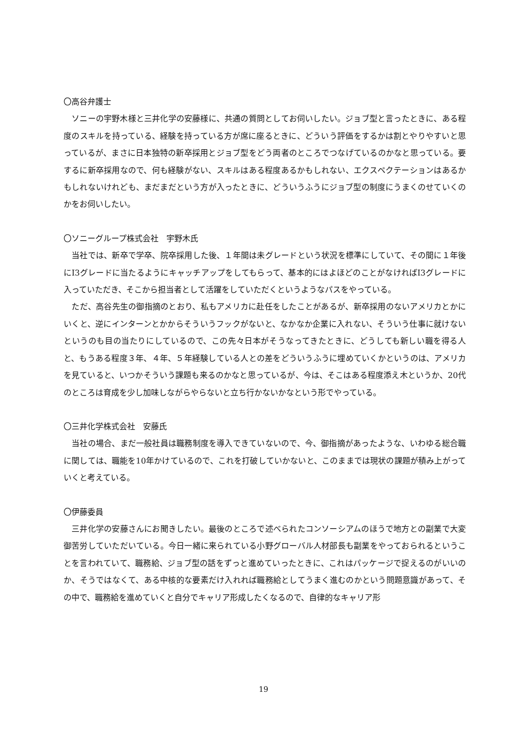〇高谷弁護士
　ソニーの宇野木様と三井化学の安藤様に、共通の質問としてお伺いしたい。ジョブ型と言ったときに、ある程度のスキルを持っている、経験を持っている方が席に座るときに、どういう評価をするかは割とやりやすいと思っているが、まさに日本独特の新卒採用とジョブ型をどう両者のところでつなげているのかなと思っている。要するに新卒採用なので、何も経験がない、スキルはある程度あるかもしれない、エクスペクテーションはあるかもしれないけれども、まだまだという方が入ったときに、どういうふうにジョブ型の制度にうまくのせていくのかをお伺いしたい。
〇ソニーグループ株式会社　宇野木氏
　当社では、新卒で学卒、院卒採用した後、１年間は未グレードという状況を標準にしていて、その間に１年後にI3グレードに当たるようにキャッチアップをしてもらって、基本的にはよほどのことがなければI3グレードに入っていただき、そこから担当者として活躍をしていただくというようなパスをやっている。
　ただ、高谷先生の御指摘のとおり、私もアメリカに赴任をしたことがあるが、新卒採用のないアメリカとかにいくと、逆にインターンとかからそういうフックがないと、なかなか企業に入れない、そういう仕事に就けないというのも目の当たりにしているので、この先々日本がそうなってきたときに、どうしても新しい職を得る人と、もうある程度３年、４年、５年経験している人との差をどういうふうに埋めていくかというのは、アメリカを見ていると、いつかそういう課題も来るのかなと思っているが、今は、そこはある程度添え木というか、20代のところは育成を少し加味しながらやらないと立ち行かないかなという形でやっている。
〇三井化学株式会社　安藤氏
　当社の場合、まだ一般社員は職務制度を導入できていないので、今、御指摘があったような、いわゆる総合職に関しては、職能を10年かけているので、これを打破していかないと、このままでは現状の課題が積み上がっていくと考えている。
〇伊藤委員
　三井化学の安藤さんにお聞きしたい。最後のところで述べられたコンソーシアムのほうで地方との副業で大変御苦労していただいている。今日一緒に来られている小野グローバル人材部長も副業をやっておられるということを言われていて、職務給、ジョブ型の話をずっと進めていったときに、これはパッケージで捉えるのがいいのか、そうではなくて、ある中核的な要素だけ入れれば職務給としてうまく進むのかという問題意識があって、その中で、職務給を進めていくと自分でキャリア形成したくなるので、自律的なキャリア形
19